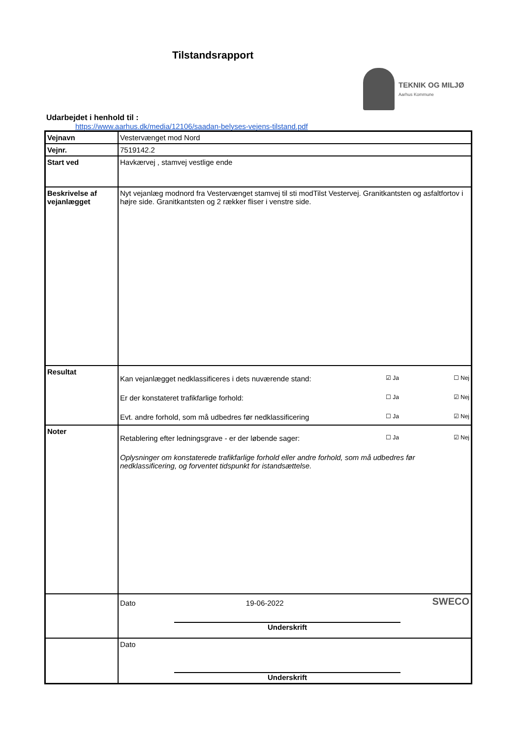Tilstandsrapport
TEKNIK OG MILJØ
Aarhus Kommune
Udarbejdet i henhold til :
https://www.aarhus.dk/media/12106/saadan-belyses-vejens-tilstand.pdf
| Vejnavn | Vestervænget mod Nord |
| Vejnr. | 7519142.2 |
| Start ved | Havkærvej , stamvej vestlige ende |
| Beskrivelse af vejanlægget | Nyt vejanlæg modnord fra Vestervænget stamvej til sti modTilst Vestervej. Granitkantsten og asfaltfortov i højre side. Granitkantsten og 2 rækker fliser i venstre side. |
| Resultat | Kan vejanlægget nedklassificeres i dets nuværende stand: ☑ Ja ☐ Nej Er der konstateret trafikfarlige forhold: ☐ Ja ☑ Nej Evt. andre forhold, som må udbedres før nedklassificering ☐ Ja ☑ Nej |
| Noter | Retablering efter ledningsgrave - er der løbende sager: ☐ Ja ☑ Nej Oplysninger om konstaterede trafikfarlige forhold eller andre forhold, som må udbedres før nedklassificering, og forventet tidspunkt for istandsættelse. |
| | Dato 19-06-2022 SWECO Underskrift |
| | Dato Underskrift |